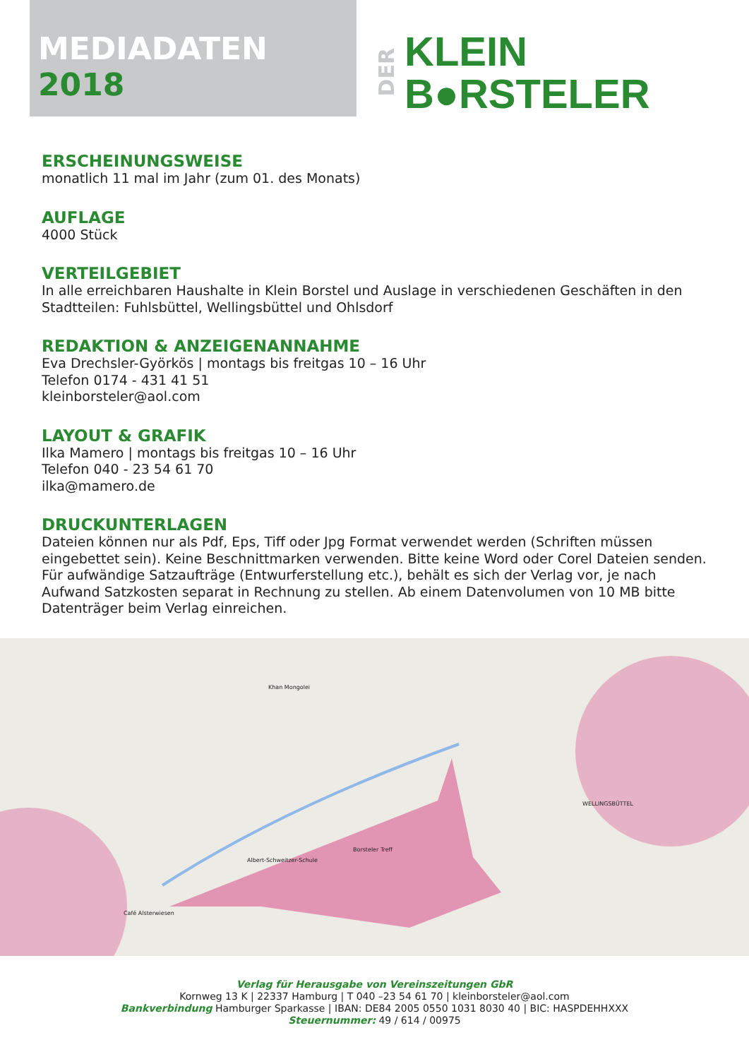MEDIADATEN 2018
DER
KLEIN
B●RSTELER
ERSCHEINUNGSWEISE
monatlich 11 mal im Jahr (zum 01. des Monats)
AUFLAGE
4000 Stück
VERTEILGEBIET
In alle erreichbaren Haushalte in Klein Borstel und Auslage in verschiedenen Geschäften in den Stadtteilen: Fuhlsbüttel, Wellingsbüttel und Ohlsdorf
REDAKTION & ANZEIGENANNAHME
Eva Drechsler-Györkös | montags bis freitgas 10 – 16 Uhr
Telefon 0174 - 431 41 51
kleinborsteler@aol.com
LAYOUT & GRAFIK
Ilka Mamero | montags bis freitgas 10 – 16 Uhr
Telefon 040 - 23 54 61 70
ilka@mamero.de
DRUCKUNTERLAGEN
Dateien können nur als Pdf, Eps, Tiff oder Jpg Format verwendet werden (Schriften müssen eingebettet sein). Keine Beschnittmarken verwenden. Bitte keine Word oder Corel Dateien senden. Für aufwändige Satzaufträge (Entwurferstellung etc.), behält es sich der Verlag vor, je nach Aufwand Satzkosten separat in Rechnung zu stellen. Ab einem Datenvolumen von 10 MB bitte Datenträger beim Verlag einreichen.
Albert-Schweitzer-Schule
Borsteler Treff
WELLINGSBÜTTEL
Khan Mongolei
Café Alsterwiesen
Verlag für Herausgabe von Vereinszeitungen GbR
Kornweg 13 K | 22337 Hamburg | T 040 –23 54 61 70 | kleinborsteler@aol.com
Bankverbindung Hamburger Sparkasse | IBAN: DE84 2005 0550 1031 8030 40 | BIC: HASPDEHHXXX
Steuernummer: 49 / 614 / 00975